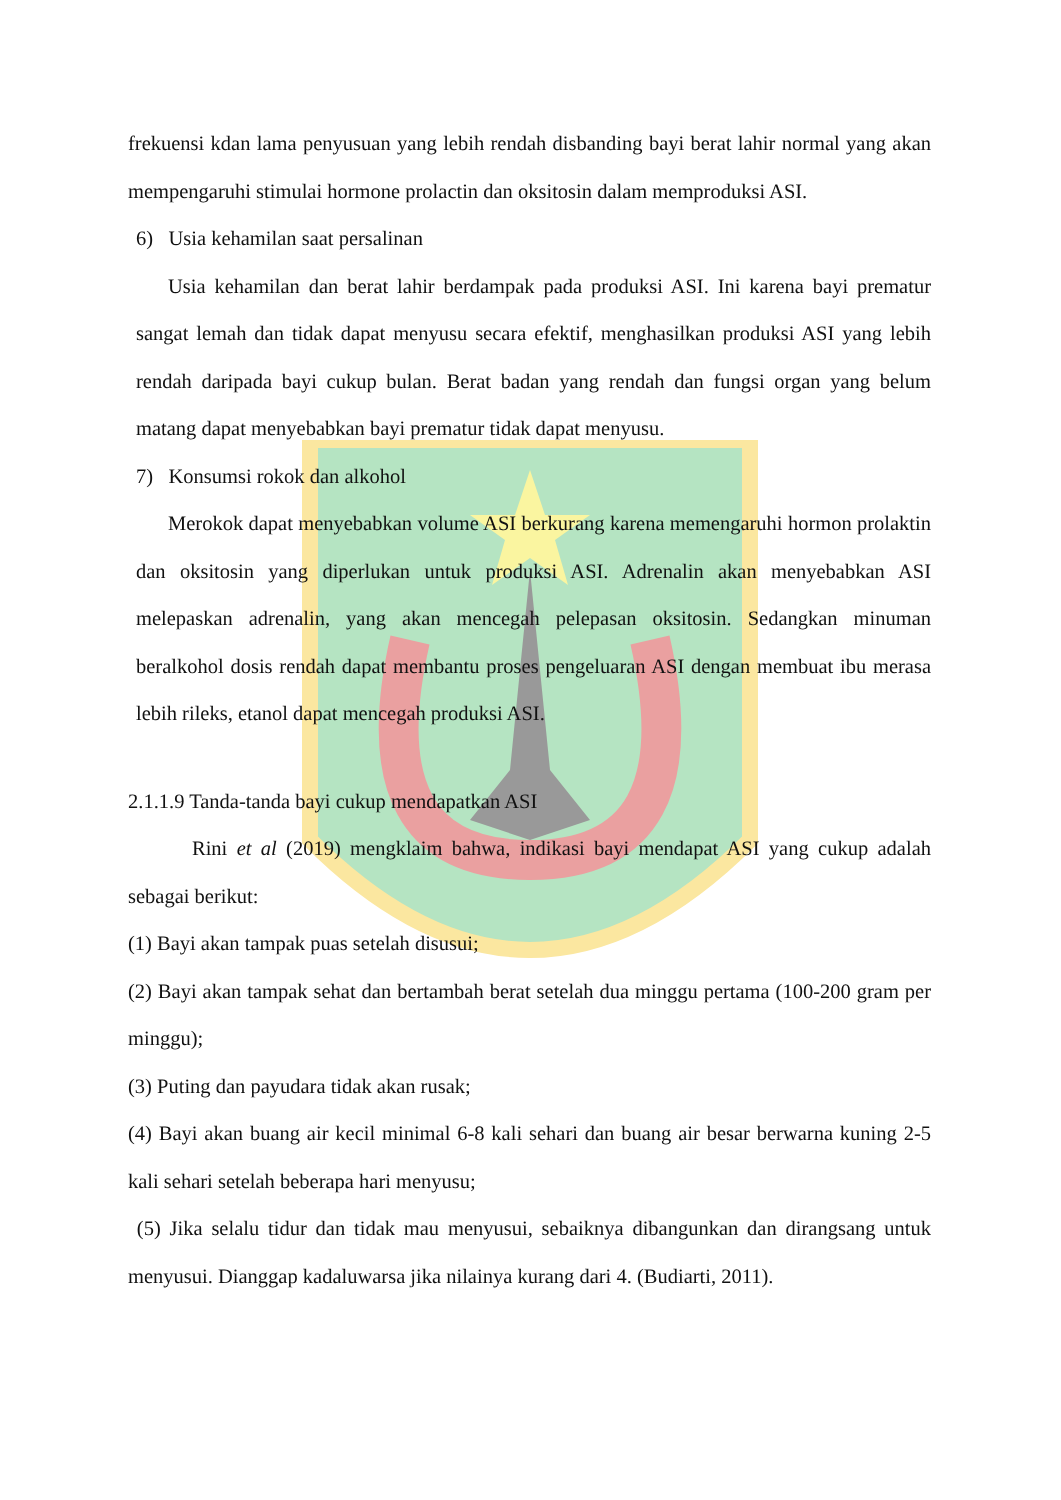frekuensi kdan lama penyusuan yang lebih rendah disbanding bayi berat lahir normal yang akan mempengaruhi stimulai hormone prolactin dan oksitosin dalam memproduksi ASI.
6) Usia kehamilan saat persalinan
Usia kehamilan dan berat lahir berdampak pada produksi ASI. Ini karena bayi prematur sangat lemah dan tidak dapat menyusu secara efektif, menghasilkan produksi ASI yang lebih rendah daripada bayi cukup bulan. Berat badan yang rendah dan fungsi organ yang belum matang dapat menyebabkan bayi prematur tidak dapat menyusu.
7) Konsumsi rokok dan alkohol
Merokok dapat menyebabkan volume ASI berkurang karena memengaruhi hormon prolaktin dan oksitosin yang diperlukan untuk produksi ASI. Adrenalin akan menyebabkan ASI melepaskan adrenalin, yang akan mencegah pelepasan oksitosin. Sedangkan minuman beralkohol dosis rendah dapat membantu proses pengeluaran ASI dengan membuat ibu merasa lebih rileks, etanol dapat mencegah produksi ASI.
2.1.1.9 Tanda-tanda bayi cukup mendapatkan ASI
Rini et al (2019) mengklaim bahwa, indikasi bayi mendapat ASI yang cukup adalah sebagai berikut:
(1) Bayi akan tampak puas setelah disusui;
(2) Bayi akan tampak sehat dan bertambah berat setelah dua minggu pertama (100-200 gram per minggu);
(3) Puting dan payudara tidak akan rusak;
(4) Bayi akan buang air kecil minimal 6-8 kali sehari dan buang air besar berwarna kuning 2-5 kali sehari setelah beberapa hari menyusu;
(5) Jika selalu tidur dan tidak mau menyusui, sebaiknya dibangunkan dan dirangsang untuk menyusui. Dianggap kadaluwarsa jika nilainya kurang dari 4. (Budiarti, 2011).